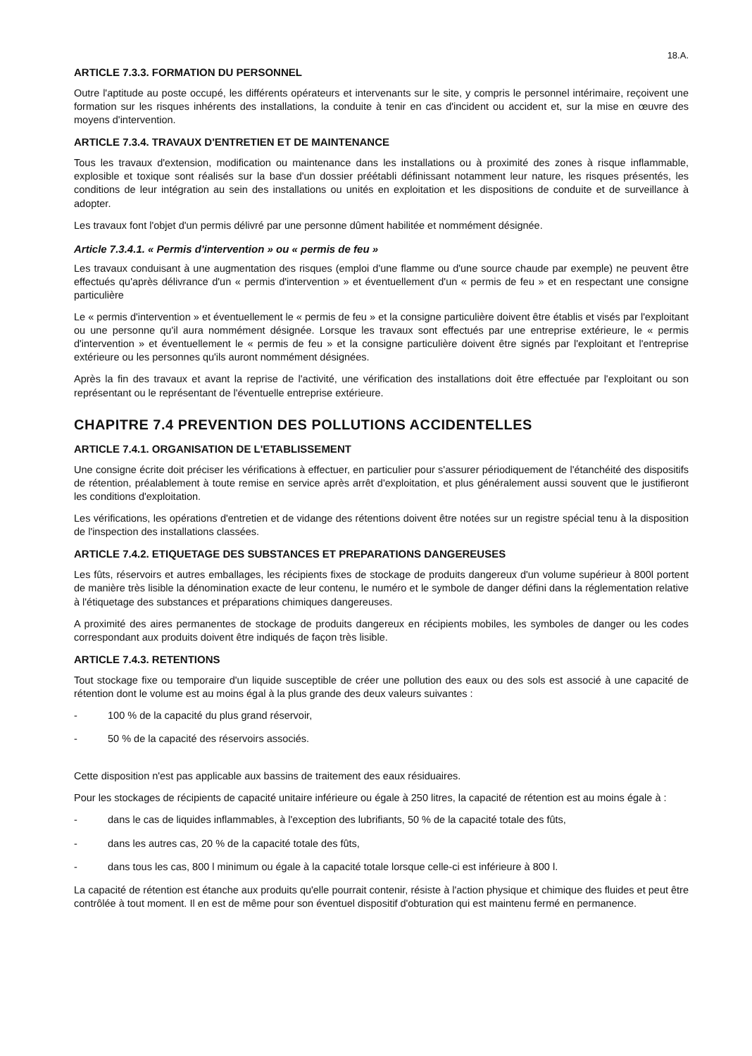18.A.
ARTICLE 7.3.3. FORMATION DU PERSONNEL
Outre l'aptitude au poste occupé, les différents opérateurs et intervenants sur le site, y compris le personnel intérimaire, reçoivent une formation sur les risques inhérents des installations, la conduite à tenir en cas d'incident ou accident et, sur la mise en œuvre des moyens d'intervention.
ARTICLE 7.3.4. TRAVAUX D'ENTRETIEN ET DE MAINTENANCE
Tous les travaux d'extension, modification ou maintenance dans les installations ou à proximité des zones à risque inflammable, explosible et toxique sont réalisés sur la base d'un dossier préétabli définissant notamment leur nature, les risques présentés, les conditions de leur intégration au sein des installations ou unités en exploitation et les dispositions de conduite et de surveillance à adopter.
Les travaux font l'objet d'un permis délivré par une personne dûment habilitée et nommément désignée.
Article 7.3.4.1. « Permis d'intervention » ou « permis de feu »
Les travaux conduisant à une augmentation des risques (emploi d'une flamme ou d'une source chaude par exemple) ne peuvent être effectués qu'après délivrance d'un « permis d'intervention » et éventuellement d'un « permis de feu » et en respectant une consigne particulière
Le « permis d'intervention » et éventuellement le « permis de feu » et la consigne particulière doivent être établis et visés par l'exploitant ou une personne qu'il aura nommément désignée. Lorsque les travaux sont effectués par une entreprise extérieure, le « permis d'intervention » et éventuellement le « permis de feu » et la consigne particulière doivent être signés par l'exploitant et l'entreprise extérieure ou les personnes qu'ils auront nommément désignées.
Après la fin des travaux et avant la reprise de l'activité, une vérification des installations doit être effectuée par l'exploitant ou son représentant ou le représentant de l'éventuelle entreprise extérieure.
CHAPITRE 7.4 PREVENTION DES POLLUTIONS ACCIDENTELLES
ARTICLE 7.4.1. ORGANISATION DE L'ETABLISSEMENT
Une consigne écrite doit préciser les vérifications à effectuer, en particulier pour s'assurer périodiquement de l'étanchéité des dispositifs de rétention, préalablement à toute remise en service après arrêt d'exploitation, et plus généralement aussi souvent que le justifieront les conditions d'exploitation.
Les vérifications, les opérations d'entretien et de vidange des rétentions doivent être notées sur un registre spécial tenu à la disposition de l'inspection des installations classées.
ARTICLE 7.4.2. ETIQUETAGE DES SUBSTANCES ET PREPARATIONS DANGEREUSES
Les fûts, réservoirs et autres emballages, les récipients fixes de stockage de produits dangereux d'un volume supérieur à 800l portent de manière très lisible la dénomination exacte de leur contenu, le numéro et le symbole de danger défini dans la réglementation relative à l'étiquetage des substances et préparations chimiques dangereuses.
A proximité des aires permanentes de stockage de produits dangereux en récipients mobiles, les symboles de danger ou les codes correspondant aux produits doivent être indiqués de façon très lisible.
ARTICLE 7.4.3. RETENTIONS
Tout stockage fixe ou temporaire d'un liquide susceptible de créer une pollution des eaux ou des sols est associé à une capacité de rétention dont le volume est au moins égal à la plus grande des deux valeurs suivantes :
- 100 % de la capacité du plus grand réservoir,
- 50 % de la capacité des réservoirs associés.
Cette disposition n'est pas applicable aux bassins de traitement des eaux résiduaires.
Pour les stockages de récipients de capacité unitaire inférieure ou égale à 250 litres, la capacité de rétention est au moins égale à :
- dans le cas de liquides inflammables, à l'exception des lubrifiants, 50 % de la capacité totale des fûts,
- dans les autres cas, 20 % de la capacité totale des fûts,
- dans tous les cas, 800 l minimum ou égale à la capacité totale lorsque celle-ci est inférieure à 800 l.
La capacité de rétention est étanche aux produits qu'elle pourrait contenir, résiste à l'action physique et chimique des fluides et peut être contrôlée à tout moment. Il en est de même pour son éventuel dispositif d'obturation qui est maintenu fermé en permanence.